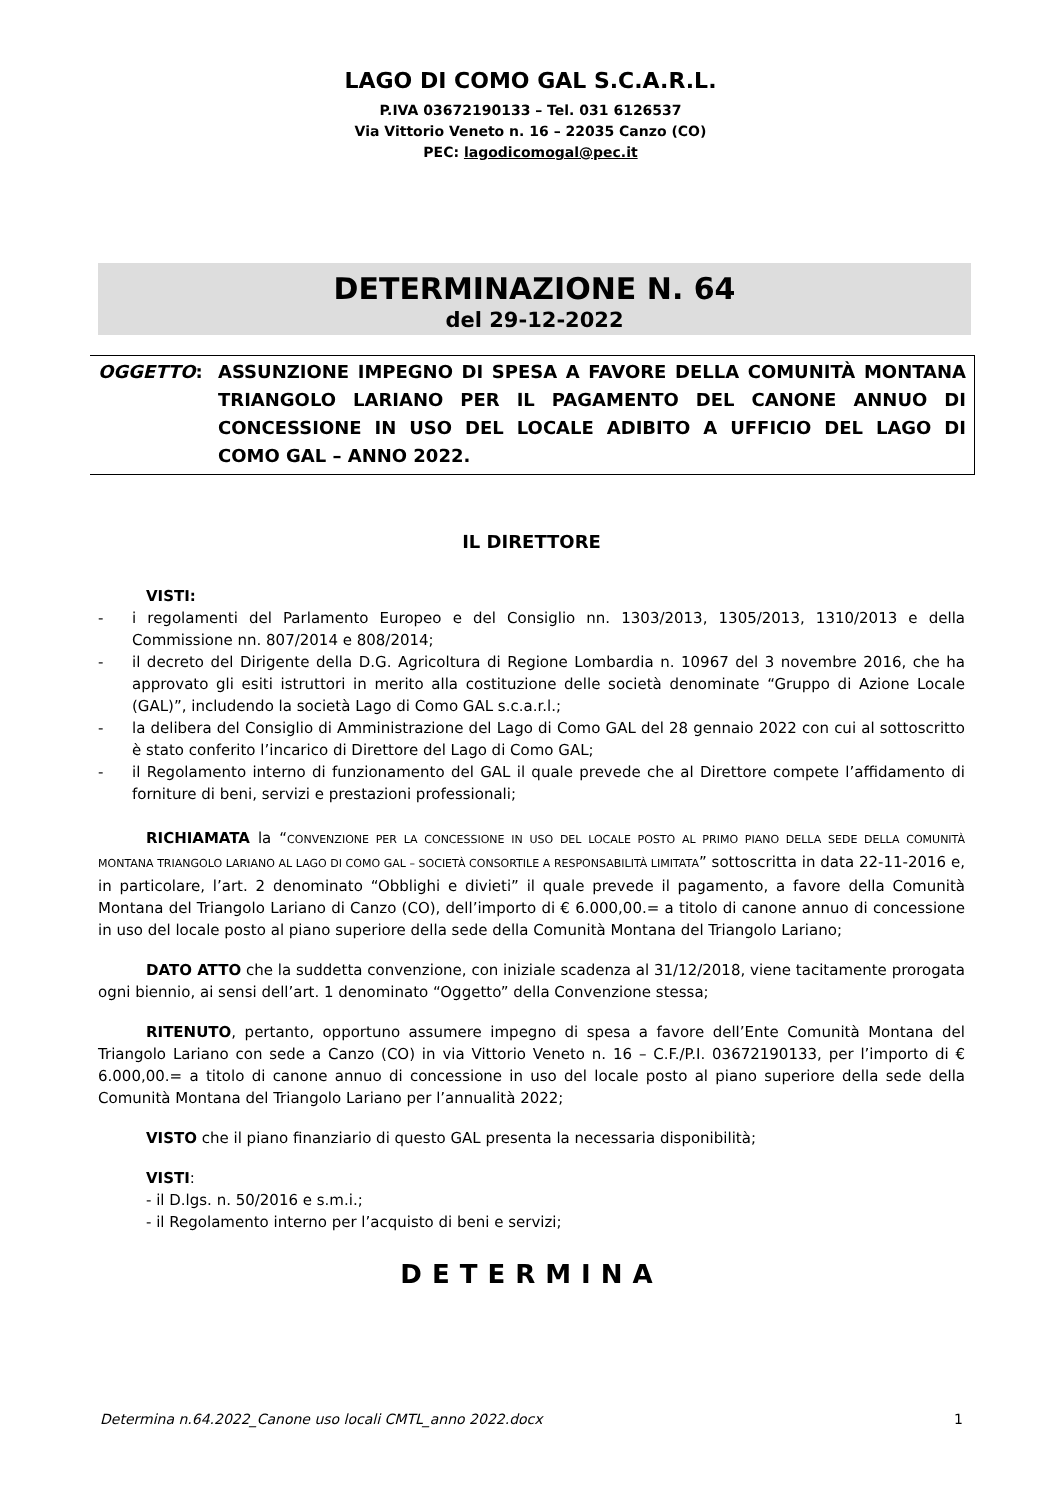LAGO DI COMO GAL S.C.A.R.L.
P.IVA 03672190133 – Tel. 031 6126537
Via Vittorio Veneto n. 16 – 22035 Canzo (CO)
PEC: lagodicomogal@pec.it
DETERMINAZIONE N. 64
del 29-12-2022
OGGETTO: ASSUNZIONE IMPEGNO DI SPESA A FAVORE DELLA COMUNITÀ MONTANA TRIANGOLO LARIANO PER IL PAGAMENTO DEL CANONE ANNUO DI CONCESSIONE IN USO DEL LOCALE ADIBITO A UFFICIO DEL LAGO DI COMO GAL – ANNO 2022.
IL DIRETTORE
VISTI:
- i regolamenti del Parlamento Europeo e del Consiglio nn. 1303/2013, 1305/2013, 1310/2013 e della Commissione nn. 807/2014 e 808/2014;
- il decreto del Dirigente della D.G. Agricoltura di Regione Lombardia n. 10967 del 3 novembre 2016, che ha approvato gli esiti istruttori in merito alla costituzione delle società denominate “Gruppo di Azione Locale (GAL)”, includendo la società Lago di Como GAL s.c.a.r.l.;
- la delibera del Consiglio di Amministrazione del Lago di Como GAL del 28 gennaio 2022 con cui al sottoscritto è stato conferito l’incarico di Direttore del Lago di Como GAL;
- il Regolamento interno di funzionamento del GAL il quale prevede che al Direttore compete l’affidamento di forniture di beni, servizi e prestazioni professionali;
RICHIAMATA la “CONVENZIONE PER LA CONCESSIONE IN USO DEL LOCALE POSTO AL PRIMO PIANO DELLA SEDE DELLA COMUNITÀ MONTANA TRIANGOLO LARIANO AL LAGO DI COMO GAL – SOCIETÀ CONSORTILE A RESPONSABILITÀ LIMITATA” sottoscritta in data 22-11-2016 e, in particolare, l’art. 2 denominato “Obblighi e divieti” il quale prevede il pagamento, a favore della Comunità Montana del Triangolo Lariano di Canzo (CO), dell’importo di € 6.000,00.= a titolo di canone annuo di concessione in uso del locale posto al piano superiore della sede della Comunità Montana del Triangolo Lariano;
DATO ATTO che la suddetta convenzione, con iniziale scadenza al 31/12/2018, viene tacitamente prorogata ogni biennio, ai sensi dell’art. 1 denominato “Oggetto” della Convenzione stessa;
RITENUTO, pertanto, opportuno assumere impegno di spesa a favore dell’Ente Comunità Montana del Triangolo Lariano con sede a Canzo (CO) in via Vittorio Veneto n. 16 – C.F./P.I. 03672190133, per l’importo di € 6.000,00.= a titolo di canone annuo di concessione in uso del locale posto al piano superiore della sede della Comunità Montana del Triangolo Lariano per l’annualità 2022;
VISTO che il piano finanziario di questo GAL presenta la necessaria disponibilità;
VISTI:
- il D.lgs. n. 50/2016 e s.m.i.;
- il Regolamento interno per l’acquisto di beni e servizi;
DETERMINA
Determina n.64.2022_Canone uso locali CMTL_anno 2022.docx 1